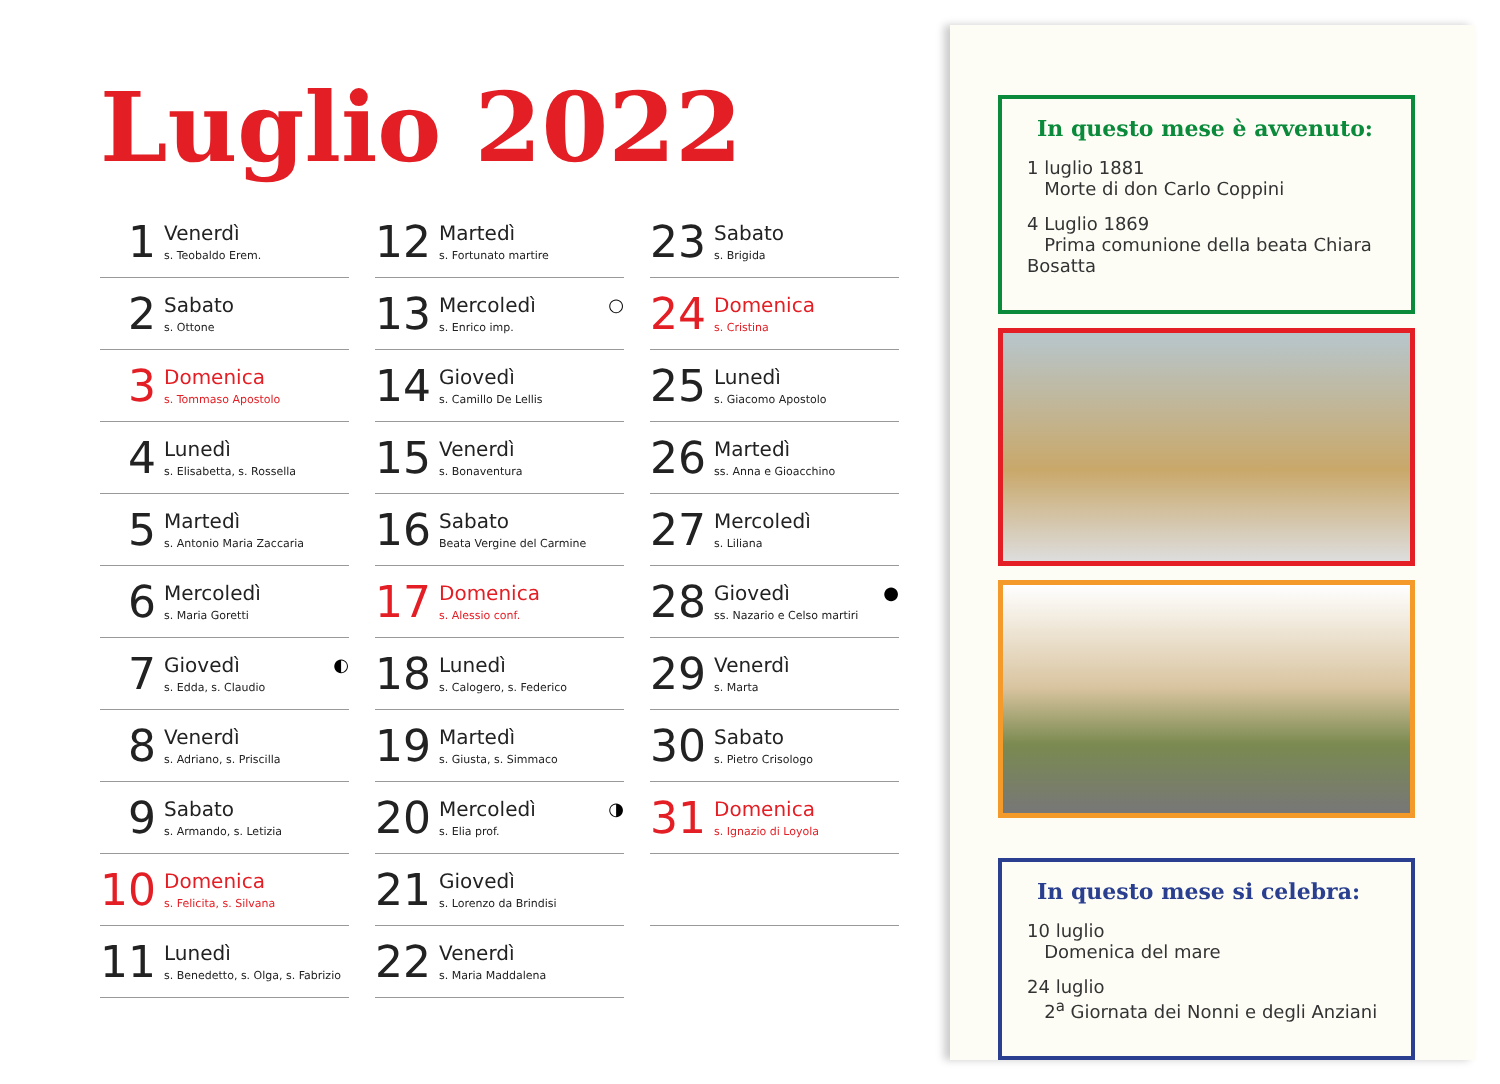Luglio 2022
1
Venerdì
s. Teobaldo Erem.
2
Sabato
s. Ottone
3
Domenica
s. Tommaso Apostolo
4
Lunedì
s. Elisabetta, s. Rossella
5
Martedì
s. Antonio Maria Zaccaria
6
Mercoledì
s. Maria Goretti
7
Giovedì
s. Edda, s. Claudio
◐
8
Venerdì
s. Adriano, s. Priscilla
9
Sabato
s. Armando, s. Letizia
10
Domenica
s. Felicita, s. Silvana
11
Lunedì
s. Benedetto, s. Olga, s. Fabrizio
12
Martedì
s. Fortunato martire
13
Mercoledì
s. Enrico imp.
○
14
Giovedì
s. Camillo De Lellis
15
Venerdì
s. Bonaventura
16
Sabato
Beata Vergine del Carmine
17
Domenica
s. Alessio conf.
18
Lunedì
s. Calogero, s. Federico
19
Martedì
s. Giusta, s. Simmaco
20
Mercoledì
s. Elia prof.
◑
21
Giovedì
s. Lorenzo da Brindisi
22
Venerdì
s. Maria Maddalena
23
Sabato
s. Brigida
24
Domenica
s. Cristina
25
Lunedì
s. Giacomo Apostolo
26
Martedì
ss. Anna e Gioacchino
27
Mercoledì
s. Liliana
28
Giovedì
ss. Nazario e Celso martiri
●
29
Venerdì
s. Marta
30
Sabato
s. Pietro Crisologo
31
Domenica
s. Ignazio di Loyola
In questo mese è avvenuto:
1 luglio 1881
Morte di don Carlo Coppini
4 Luglio 1869
Prima comunione della beata Chiara Bosatta
In questo mese si celebra:
10 luglio
Domenica del mare
24 luglio
2<sup>a</sup> Giornata dei Nonni e degli Anziani